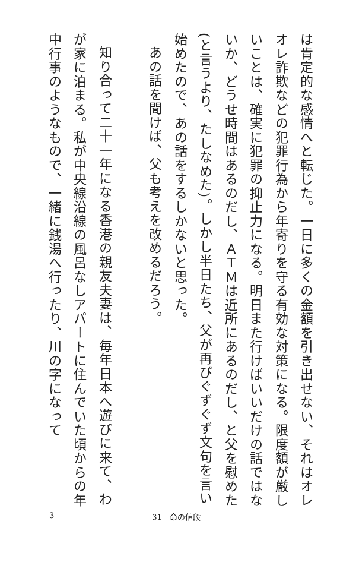は肯定的な感情へと転じた。一日に多くの金額を引き出せない、それはオレオレ詐欺などの犯罪行為から年寄りを守る有効な対策になる。限度額が厳しいことは、確実に犯罪の抑止力になる。明日また行けばいいだけの話ではないか、どうせ時間はあるのだし、ＡＴＭは近所にあるのだし、と父を慰めた(と言うより、たしなめた)。しかし半日たち、父が再びぐずぐず文句を言い始めたので、あの話をするしかないと思った。
あの話を聞けば、父も考えを改めるだろう。
知り合って二十一年になる香港の親友夫妻は、毎年日本へ遊びに来て、わが家に泊まる。私が中央線沿線の風呂なしアパートに住んでいた頃からの年中行事のようなもので、一緒に銭湯へ行ったり、川の字になって
3 31　命の値段